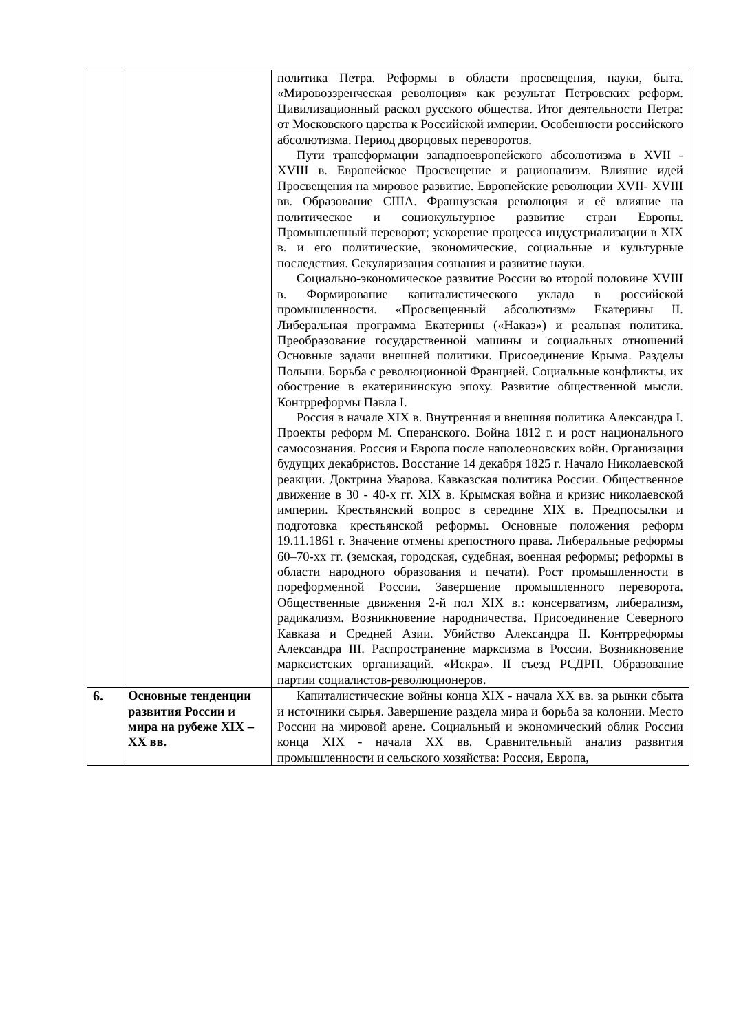| | | политика Петра. Реформы в области просвещения, науки, быта. «Мировоззренческая революция» как результат Петровских реформ. Цивилизационный раскол русского общества. Итог деятельности Петра: от Московского царства к Российской империи. Особенности российского абсолютизма. Период дворцовых переворотов. Пути трансформации западноевропейского абсолютизма в XVII - XVIII в. Европейское Просвещение и рационализм. Влияние идей Просвещения на мировое развитие. Европейские революции XVII- XVIII вв. Образование США. Французская революция и её влияние на политическое и социокультурное развитие стран Европы. Промышленный переворот; ускорение процесса индустриализации в XIX в. и его политические, экономические, социальные и культурные последствия. Секуляризация сознания и развитие науки. Социально-экономическое развитие России во второй половине XVIII в. Формирование капиталистического уклада в российской промышленности. «Просвещенный абсолютизм» Екатерины II. Либеральная программа Екатерины («Наказ») и реальная политика. Преобразование государственной машины и социальных отношений Основные задачи внешней политики. Присоединение Крыма. Разделы Польши. Борьба с революционной Францией. Социальные конфликты, их обострение в екатерининскую эпоху. Развитие общественной мысли. Контрреформы Павла I. Россия в начале XIX в. Внутренняя и внешняя политика Александра I. Проекты реформ М. Сперанского. Война 1812 г. и рост национального самосознания. Россия и Европа после наполеоновских войн. Организации будущих декабристов. Восстание 14 декабря 1825 г. Начало Николаевской реакции. Доктрина Уварова. Кавказская политика России. Общественное движение в 30 - 40-х гг. XIX в. Крымская война и кризис николаевской империи. Крестьянский вопрос в середине XIX в. Предпосылки и подготовка крестьянской реформы. Основные положения реформ 19.11.1861 г. Значение отмены крепостного права. Либеральные реформы 60–70-хх гг. (земская, городская, судебная, военная реформы; реформы в области народного образования и печати). Рост промышленности в пореформенной России. Завершение промышленного переворота. Общественные движения 2-й пол XIX в.: консерватизм, либерализм, радикализм. Возникновение народничества. Присоединение Северного Кавказа и Средней Азии. Убийство Александра II. Контрреформы Александра III. Распространение марксизма в России. Возникновение марксистских организаций. «Искра». II съезд РСДРП. Образование партии социалистов-революционеров. |
| 6. | Основные тенденции развития России и мира на рубеже XIX –XX вв. | Капиталистические войны конца XIX - начала XX вв. за рынки сбыта и источники сырья. Завершение раздела мира и борьба за колонии. Место России на мировой арене. Социальный и экономический облик России конца XIX - начала XX вв. Сравнительный анализ развития промышленности и сельского хозяйства: Россия, Европа, |